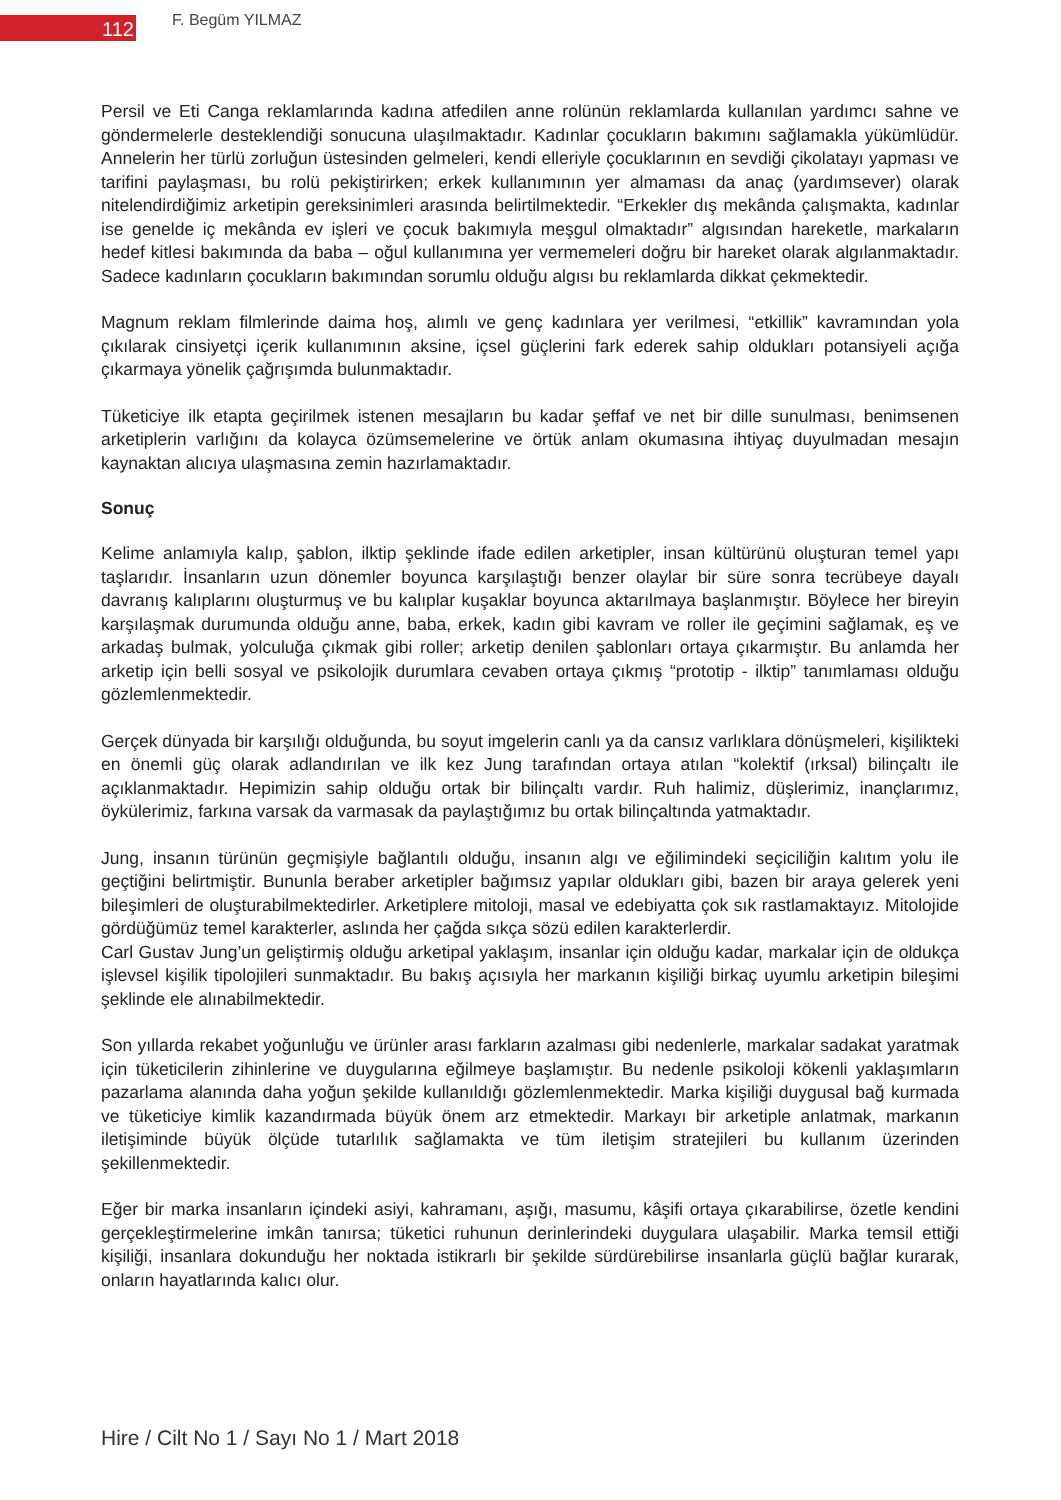112
F. Begüm YILMAZ
Persil ve Eti Canga reklamlarında kadına atfedilen anne rolünün reklamlarda kullanılan yardımcı sahne ve göndermelerle desteklendiği sonucuna ulaşılmaktadır. Kadınlar çocukların bakımını sağlamakla yükümlüdür. Annelerin her türlü zorluğun üstesinden gelmeleri, kendi elleriyle çocuklarının en sevdiği çikolatayı yapması ve tarifini paylaşması, bu rolü pekiştirirken; erkek kullanımının yer almaması da anaç (yardımsever) olarak nitelendirdiğimiz arketipin gereksinimleri arasında belirtilmektedir. “Erkekler dış mekânda çalışmakta, kadınlar ise genelde iç mekânda ev işleri ve çocuk bakımıyla meşgul olmaktadır” algısından hareketle, markaların hedef kitlesi bakımında da baba – oğul kullanımına yer vermemeleri doğru bir hareket olarak algılanmaktadır. Sadece kadınların çocukların bakımından sorumlu olduğu algısı bu reklamlarda dikkat çekmektedir.
Magnum reklam filmlerinde daima hoş, alımlı ve genç kadınlara yer verilmesi, “etkillik” kavramından yola çıkılarak cinsiyetçi içerik kullanımının aksine, içsel güçlerini fark ederek sahip oldukları potansiyeli açığa çıkarmaya yönelik çağrışımda bulunmaktadır.
Tüketiciye ilk etapta geçirilmek istenen mesajların bu kadar şeffaf ve net bir dille sunulması, benimsenen arketiplerin varlığını da kolayca özümsemelerine ve örtük anlam okumasına ihtiyaç duyulmadan mesajın kaynaktan alıcıya ulaşmasına zemin hazırlamaktadır.
Sonuç
Kelime anlamıyla kalıp, şablon, ilktip şeklinde ifade edilen arketipler, insan kültürünü oluşturan temel yapı taşlarıdır. İnsanların uzun dönemler boyunca karşılaştığı benzer olaylar bir süre sonra tecrübeye dayalı davranış kalıplarını oluşturmuş ve bu kalıplar kuşaklar boyunca aktarılmaya başlanmıştır. Böylece her bireyin karşılaşmak durumunda olduğu anne, baba, erkek, kadın gibi kavram ve roller ile geçimini sağlamak, eş ve arkadaş bulmak, yolculuğa çıkmak gibi roller; arketip denilen şablonları ortaya çıkarmıştır. Bu anlamda her arketip için belli sosyal ve psikolojik durumlara cevaben ortaya çıkmış “prototip - ilktip” tanımlaması olduğu gözlemlenmektedir.
Gerçek dünyada bir karşılığı olduğunda, bu soyut imgelerin canlı ya da cansız varlıklara dönüşmeleri, kişilikteki en önemli güç olarak adlandırılan ve ilk kez Jung tarafından ortaya atılan “kolektif (ırksal) bilinçaltı ile açıklanmaktadır. Hepimizin sahip olduğu ortak bir bilinçaltı vardır. Ruh halimiz, düşlerimiz, inançlarımız, öykülerimiz, farkına varsak da varmasak da paylaştığımız bu ortak bilinçaltında yatmaktadır.
Jung, insanın türünün geçmişiyle bağlantılı olduğu, insanın algı ve eğilimindeki seçiciliğin kalıtım yolu ile geçtiğini belirtmiştir. Bununla beraber arketipler bağımsız yapılar oldukları gibi, bazen bir araya gelerek yeni bileşimleri de oluşturabilmektedirler. Arketiplere mitoloji, masal ve edebiyatta çok sık rastlamaktayız. Mitolojide gördüğümüz temel karakterler, aslında her çağda sıkça sözü edilen karakterlerdir.
Carl Gustav Jung’un geliştirmiş olduğu arketipal yaklaşım, insanlar için olduğu kadar, markalar için de oldukça işlevsel kişilik tipolojileri sunmaktadır. Bu bakış açısıyla her markanın kişiliği birkaç uyumlu arketipin bileşimi şeklinde ele alınabilmektedir.
Son yıllarda rekabet yoğunluğu ve ürünler arası farkların azalması gibi nedenlerle, markalar sadakat yaratmak için tüketicilerin zihinlerine ve duygularına eğilmeye başlamıştır. Bu nedenle psikoloji kökenli yaklaşımların pazarlama alanında daha yoğun şekilde kullanıldığı gözlemlenmektedir. Marka kişiliği duygusal bağ kurmada ve tüketiciye kimlik kazandırmada büyük önem arz etmektedir. Markayı bir arketiple anlatmak, markanın iletişiminde büyük ölçüde tutarlılık sağlamakta ve tüm iletişim stratejileri bu kullanım üzerinden şekillenmektedir.
Eğer bir marka insanların içindeki asiyi, kahramanı, aşığı, masumu, kâşifi ortaya çıkarabilirse, özetle kendini gerçekleştirmelerine imkân tanırsa; tüketici ruhunun derinlerindeki duygulara ulaşabilir. Marka temsil ettiği kişiliği, insanlara dokunduğu her noktada istikrarlı bir şekilde sürdürebilirse insanlarla güçlü bağlar kurarak, onların hayatlarında kalıcı olur.
Hire / Cilt No 1 / Sayı No 1 / Mart 2018